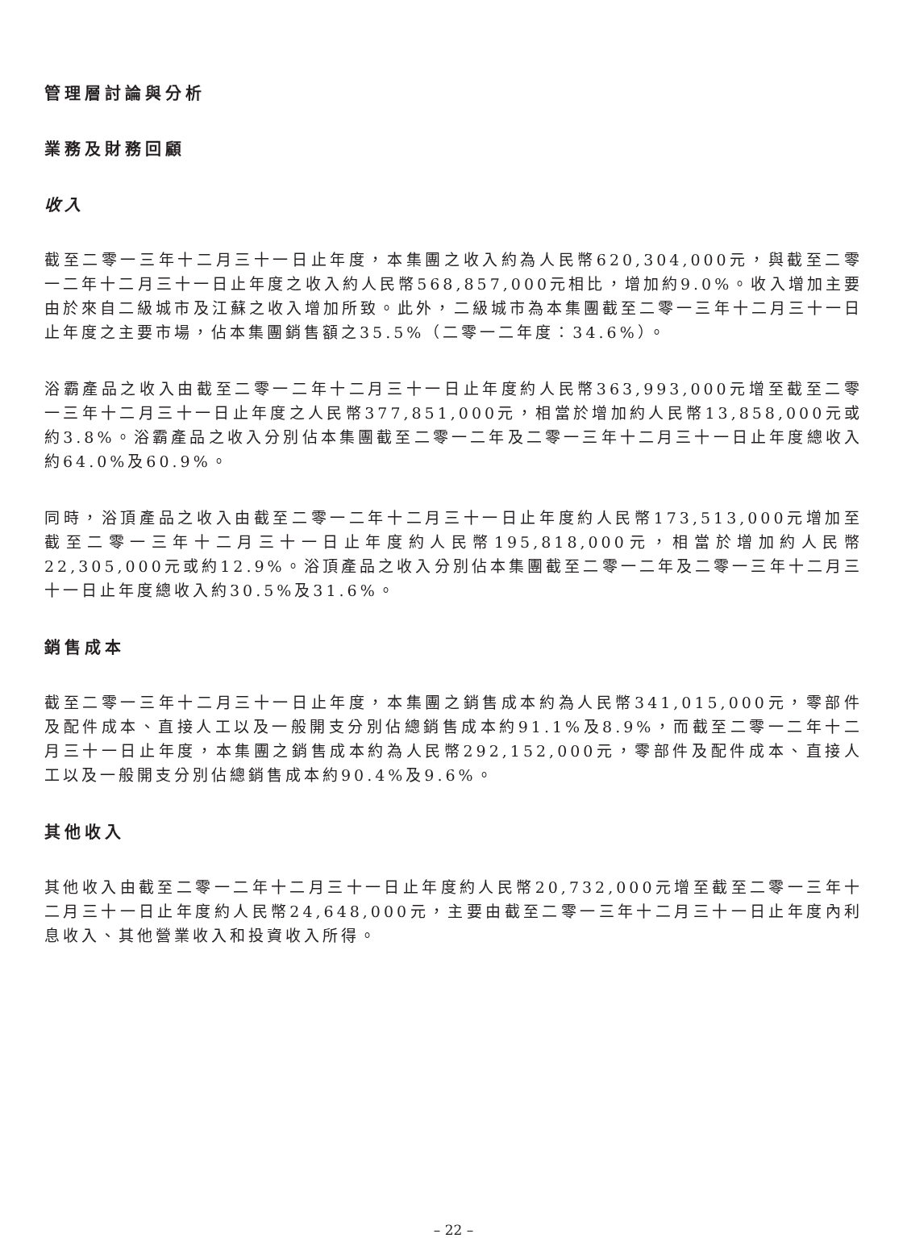管理層討論與分析
業務及財務回顧
收入
截至二零一三年十二月三十一日止年度，本集團之收入約為人民幣620,304,000元，與截至二零一二年十二月三十一日止年度之收入約人民幣568,857,000元相比，增加約9.0%。收入增加主要由於來自二級城市及江蘇之收入增加所致。此外，二級城市為本集團截至二零一三年十二月三十一日止年度之主要市場，佔本集團銷售額之35.5%（二零一二年度：34.6%）。
浴霸產品之收入由截至二零一二年十二月三十一日止年度約人民幣363,993,000元增至截至二零一三年十二月三十一日止年度之人民幣377,851,000元，相當於增加約人民幣13,858,000元或約3.8%。浴霸產品之收入分別佔本集團截至二零一二年及二零一三年十二月三十一日止年度總收入約64.0%及60.9%。
同時，浴頂產品之收入由截至二零一二年十二月三十一日止年度約人民幣173,513,000元增加至截至二零一三年十二月三十一日止年度約人民幣195,818,000元，相當於增加約人民幣22,305,000元或約12.9%。浴頂產品之收入分別佔本集團截至二零一二年及二零一三年十二月三十一日止年度總收入約30.5%及31.6%。
銷售成本
截至二零一三年十二月三十一日止年度，本集團之銷售成本約為人民幣341,015,000元，零部件及配件成本、直接人工以及一般開支分別佔總銷售成本約91.1%及8.9%，而截至二零一二年十二月三十一日止年度，本集團之銷售成本約為人民幣292,152,000元，零部件及配件成本、直接人工以及一般開支分別佔總銷售成本約90.4%及9.6%。
其他收入
其他收入由截至二零一二年十二月三十一日止年度約人民幣20,732,000元增至截至二零一三年十二月三十一日止年度約人民幣24,648,000元，主要由截至二零一三年十二月三十一日止年度內利息收入、其他營業收入和投資收入所得。
– 22 –